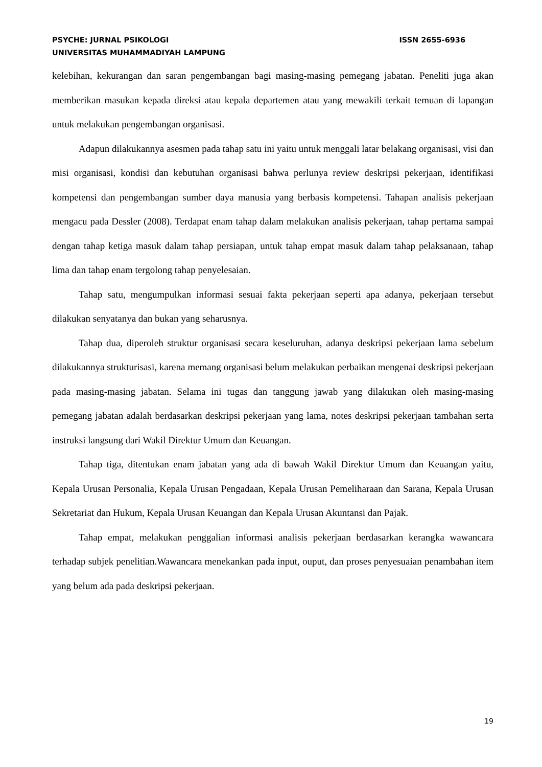PSYCHE: JURNAL PSIKOLOGI ISSN 2655-6936
UNIVERSITAS MUHAMMADIYAH LAMPUNG
kelebihan, kekurangan dan saran pengembangan bagi masing-masing pemegang jabatan. Peneliti juga akan memberikan masukan kepada direksi atau kepala departemen atau yang mewakili terkait temuan di lapangan untuk melakukan pengembangan organisasi.
Adapun dilakukannya asesmen pada tahap satu ini yaitu untuk menggali latar belakang organisasi, visi dan misi organisasi, kondisi dan kebutuhan organisasi bahwa perlunya review deskripsi pekerjaan, identifikasi kompetensi dan pengembangan sumber daya manusia yang berbasis kompetensi. Tahapan analisis pekerjaan mengacu pada Dessler (2008). Terdapat enam tahap dalam melakukan analisis pekerjaan, tahap pertama sampai dengan tahap ketiga masuk dalam tahap persiapan, untuk tahap empat masuk dalam tahap pelaksanaan, tahap lima dan tahap enam tergolong tahap penyelesaian.
Tahap satu, mengumpulkan informasi sesuai fakta pekerjaan seperti apa adanya, pekerjaan tersebut dilakukan senyatanya dan bukan yang seharusnya.
Tahap dua, diperoleh struktur organisasi secara keseluruhan, adanya deskripsi pekerjaan lama sebelum dilakukannya strukturisasi, karena memang organisasi belum melakukan perbaikan mengenai deskripsi pekerjaan pada masing-masing jabatan. Selama ini tugas dan tanggung jawab yang dilakukan oleh masing-masing pemegang jabatan adalah berdasarkan deskripsi pekerjaan yang lama, notes deskripsi pekerjaan tambahan serta instruksi langsung dari Wakil Direktur Umum dan Keuangan.
Tahap tiga, ditentukan enam jabatan yang ada di bawah Wakil Direktur Umum dan Keuangan yaitu, Kepala Urusan Personalia, Kepala Urusan Pengadaan, Kepala Urusan Pemeliharaan dan Sarana, Kepala Urusan Sekretariat dan Hukum, Kepala Urusan Keuangan dan Kepala Urusan Akuntansi dan Pajak.
Tahap empat, melakukan penggalian informasi analisis pekerjaan berdasarkan kerangka wawancara terhadap subjek penelitian.Wawancara menekankan pada input, ouput, dan proses penyesuaian penambahan item yang belum ada pada deskripsi pekerjaan.
19